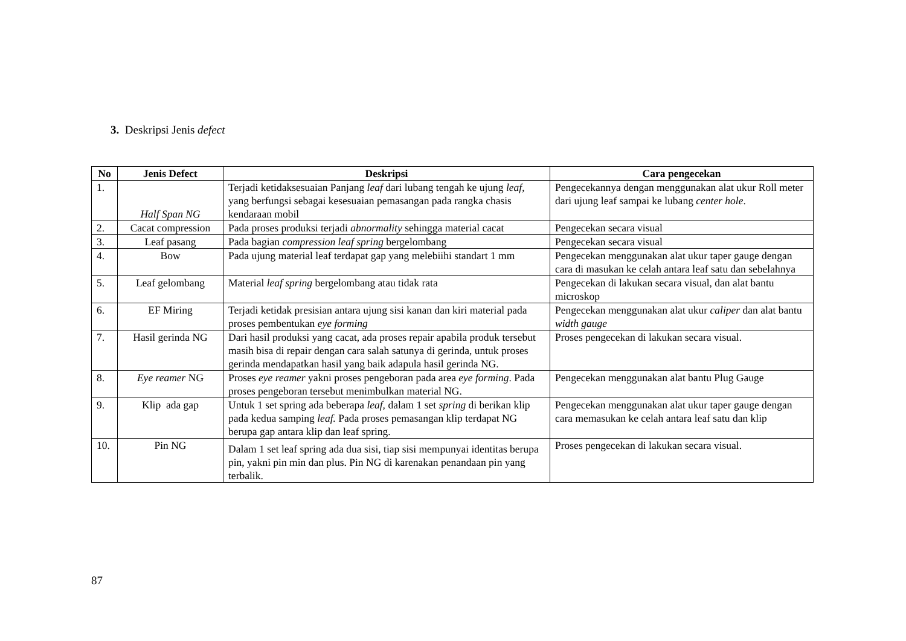3. Deskripsi Jenis defect
| No | Jenis Defect | Deskripsi | Cara pengecekan |
| --- | --- | --- | --- |
| 1. | Half Span NG | Terjadi ketidaksesuaian Panjang leaf dari lubang tengah ke ujung leaf , yang berfungsi sebagai kesesuaian pemasangan pada rangka chasis kendaraan mobil | Pengecekannya dengan menggunakan alat ukur Roll meter dari ujung leaf sampai ke lubang center hole . |
| 2. | Cacat compression | Pada proses produksi terjadi abnormality sehingga material cacat | Pengecekan secara visual |
| 3. | Leaf pasang | Pada bagian compression leaf spring bergelombang | Pengecekan secara visual |
| 4. | Bow | Pada ujung material leaf terdapat gap yang melebiihi standart 1 mm | Pengecekan menggunakan alat ukur taper gauge dengan cara di masukan ke celah antara leaf satu dan sebelahnya |
| 5. | Leaf gelombang | Material leaf spring bergelombang atau tidak rata | Pengecekan di lakukan secara visual, dan alat bantu microskop |
| 6. | EF Miring | Terjadi ketidak presisian antara ujung sisi kanan dan kiri material pada proses pembentukan eye forming | Pengecekan menggunakan alat ukur caliper dan alat bantu width gauge |
| 7. | Hasil gerinda NG | Dari hasil produksi yang cacat, ada proses repair apabila produk tersebut masih bisa di repair dengan cara salah satunya di gerinda, untuk proses gerinda mendapatkan hasil yang baik adapula hasil gerinda NG. | Proses pengecekan di lakukan secara visual. |
| 8. | Eye reamer NG | Proses eye reamer yakni proses pengeboran pada area eye forming . Pada proses pengeboran tersebut menimbulkan material NG. | Pengecekan menggunakan alat bantu Plug Gauge |
| 9. | Klip ada gap | Untuk 1 set spring ada beberapa leaf, dalam 1 set spring di berikan klip pada kedua samping leaf. Pada proses pemasangan klip terdapat NG berupa gap antara klip dan leaf spring. | Pengecekan menggunakan alat ukur taper gauge dengan cara memasukan ke celah antara leaf satu dan klip |
| 10. | Pin NG | Dalam 1 set leaf spring ada dua sisi, tiap sisi mempunyai identitas berupa pin, yakni pin min dan plus. Pin NG di karenakan penandaan pin yang terbalik. | Proses pengecekan di lakukan secara visual. |
87